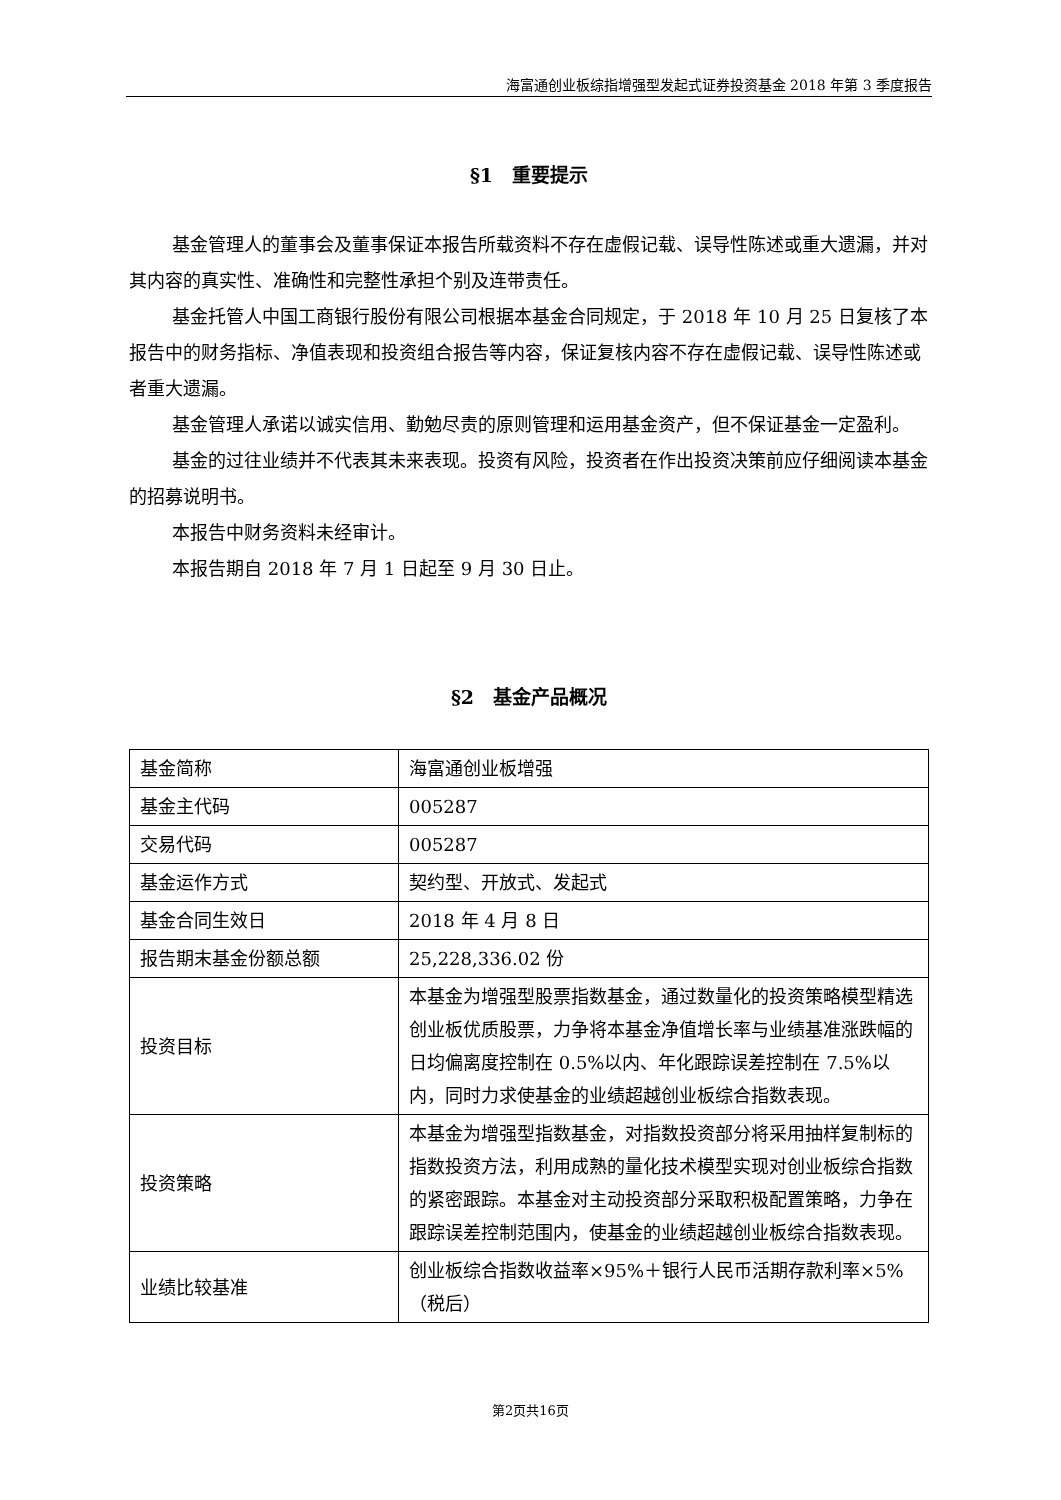海富通创业板综指增强型发起式证券投资基金 2018 年第 3 季度报告
§1　重要提示
基金管理人的董事会及董事保证本报告所载资料不存在虚假记载、误导性陈述或重大遗漏，并对其内容的真实性、准确性和完整性承担个别及连带责任。
基金托管人中国工商银行股份有限公司根据本基金合同规定，于 2018 年 10 月 25 日复核了本报告中的财务指标、净值表现和投资组合报告等内容，保证复核内容不存在虚假记载、误导性陈述或者重大遗漏。
基金管理人承诺以诚实信用、勤勉尽责的原则管理和运用基金资产，但不保证基金一定盈利。
基金的过往业绩并不代表其未来表现。投资有风险，投资者在作出投资决策前应仔细阅读本基金的招募说明书。
本报告中财务资料未经审计。
本报告期自 2018 年 7 月 1 日起至 9 月 30 日止。
§2　基金产品概况
| 基金简称 | 海富通创业板增强 |
| 基金主代码 | 005287 |
| 交易代码 | 005287 |
| 基金运作方式 | 契约型、开放式、发起式 |
| 基金合同生效日 | 2018 年 4 月 8 日 |
| 报告期末基金份额总额 | 25,228,336.02 份 |
| 投资目标 | 本基金为增强型股票指数基金，通过数量化的投资策略模型精选创业板优质股票，力争将本基金净值增长率与业绩基准涨跌幅的日均偏离度控制在 0.5%以内、年化跟踪误差控制在 7.5%以内，同时力求使基金的业绩超越创业板综合指数表现。 |
| 投资策略 | 本基金为增强型指数基金，对指数投资部分将采用抽样复制标的指数投资方法，利用成熟的量化技术模型实现对创业板综合指数的紧密跟踪。本基金对主动投资部分采取积极配置策略，力争在跟踪误差控制范围内，使基金的业绩超越创业板综合指数表现。 |
| 业绩比较基准 | 创业板综合指数收益率×95%＋银行人民币活期存款利率×5%（税后） |
第2页共16页